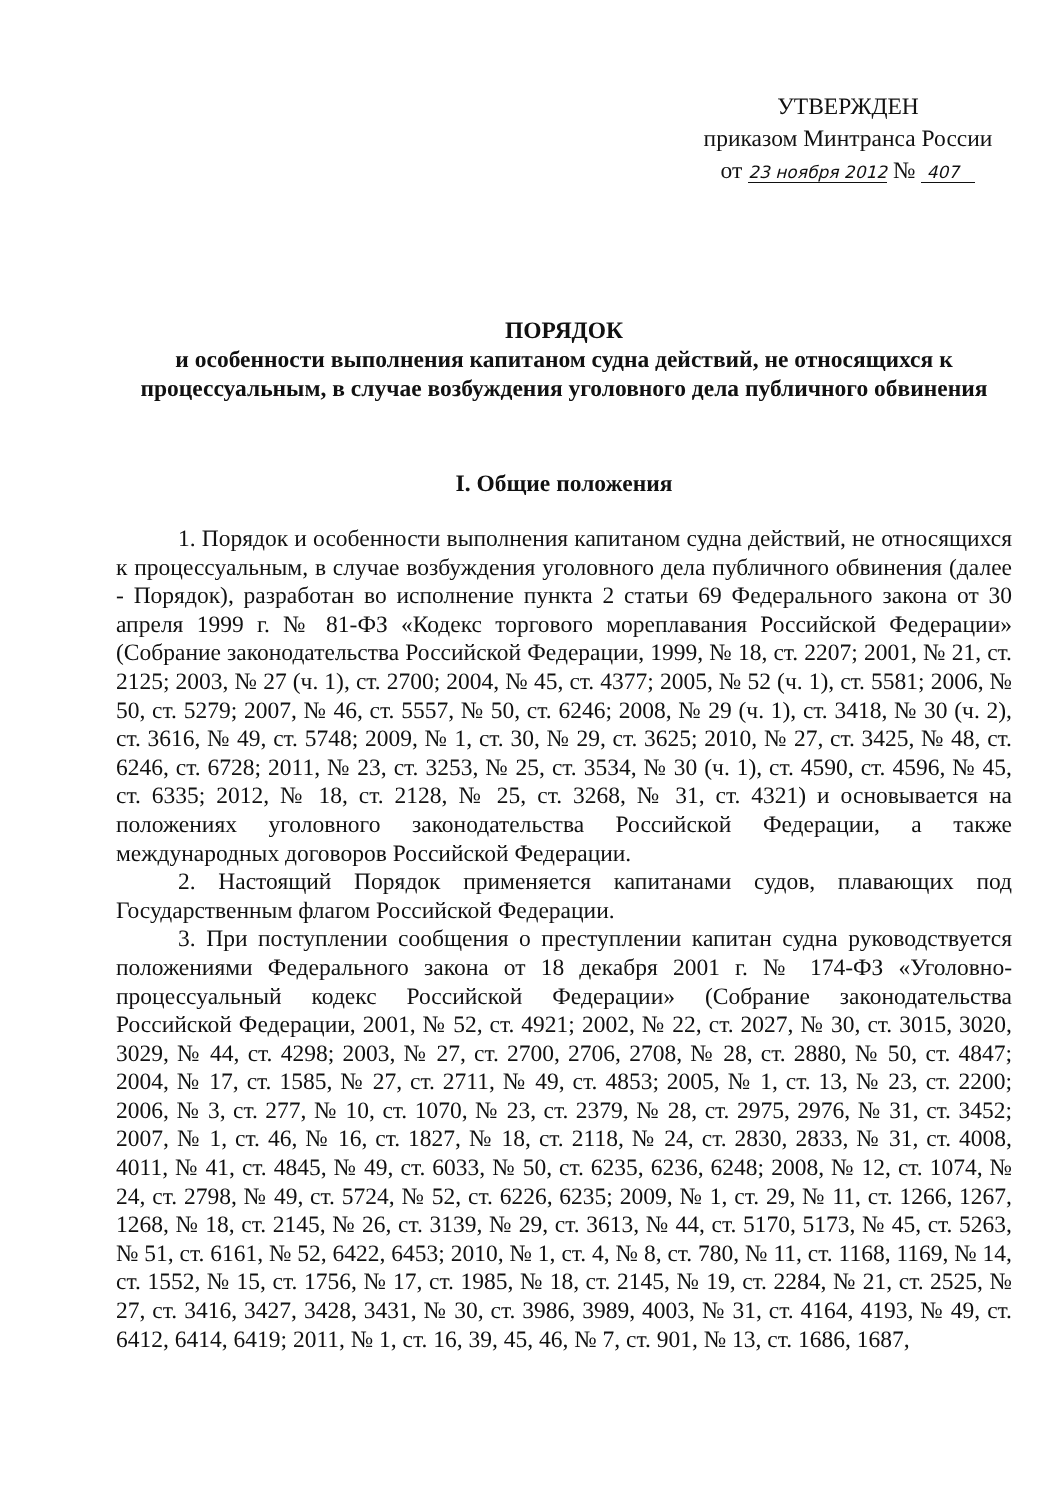УТВЕРЖДЕН
приказом Минтранса России
от 23 ноября 2012 № 407
ПОРЯДОК
и особенности выполнения капитаном судна действий, не относящихся к процессуальным, в случае возбуждения уголовного дела публичного обвинения
I. Общие положения
1. Порядок и особенности выполнения капитаном судна действий, не относящихся к процессуальным, в случае возбуждения уголовного дела публичного обвинения (далее - Порядок), разработан во исполнение пункта 2 статьи 69 Федерального закона от 30 апреля 1999 г. № 81-ФЗ «Кодекс торгового мореплавания Российской Федерации» (Собрание законодательства Российской Федерации, 1999, № 18, ст. 2207; 2001, № 21, ст. 2125; 2003, № 27 (ч. 1), ст. 2700; 2004, № 45, ст. 4377; 2005, № 52 (ч. 1), ст. 5581; 2006, № 50, ст. 5279; 2007, № 46, ст. 5557, № 50, ст. 6246; 2008, № 29 (ч. 1), ст. 3418, № 30 (ч. 2), ст. 3616, № 49, ст. 5748; 2009, № 1, ст. 30, № 29, ст. 3625; 2010, № 27, ст. 3425, № 48, ст. 6246, ст. 6728; 2011, № 23, ст. 3253, № 25, ст. 3534, № 30 (ч. 1), ст. 4590, ст. 4596, № 45, ст. 6335; 2012, № 18, ст. 2128, № 25, ст. 3268, № 31, ст. 4321) и основывается на положениях уголовного законодательства Российской Федерации, а также международных договоров Российской Федерации.
2. Настоящий Порядок применяется капитанами судов, плавающих под Государственным флагом Российской Федерации.
3. При поступлении сообщения о преступлении капитан судна руководствуется положениями Федерального закона от 18 декабря 2001 г. № 174-ФЗ «Уголовно-процессуальный кодекс Российской Федерации» (Собрание законодательства Российской Федерации, 2001, № 52, ст. 4921; 2002, № 22, ст. 2027, № 30, ст. 3015, 3020, 3029, № 44, ст. 4298; 2003, № 27, ст. 2700, 2706, 2708, № 28, ст. 2880, № 50, ст. 4847; 2004, № 17, ст. 1585, № 27, ст. 2711, № 49, ст. 4853; 2005, № 1, ст. 13, № 23, ст. 2200; 2006, № 3, ст. 277, № 10, ст. 1070, № 23, ст. 2379, № 28, ст. 2975, 2976, № 31, ст. 3452; 2007, № 1, ст. 46, № 16, ст. 1827, № 18, ст. 2118, № 24, ст. 2830, 2833, № 31, ст. 4008, 4011, № 41, ст. 4845, № 49, ст. 6033, № 50, ст. 6235, 6236, 6248; 2008, № 12, ст. 1074, № 24, ст. 2798, № 49, ст. 5724, № 52, ст. 6226, 6235; 2009, № 1, ст. 29, № 11, ст. 1266, 1267, 1268, № 18, ст. 2145, № 26, ст. 3139, № 29, ст. 3613, № 44, ст. 5170, 5173, № 45, ст. 5263, № 51, ст. 6161, № 52, 6422, 6453; 2010, № 1, ст. 4, № 8, ст. 780, № 11, ст. 1168, 1169, № 14, ст. 1552, № 15, ст. 1756, № 17, ст. 1985, № 18, ст. 2145, № 19, ст. 2284, № 21, ст. 2525, № 27, ст. 3416, 3427, 3428, 3431, № 30, ст. 3986, 3989, 4003, № 31, ст. 4164, 4193, № 49, ст. 6412, 6414, 6419; 2011, № 1, ст. 16, 39, 45, 46, № 7, ст. 901, № 13, ст. 1686, 1687,